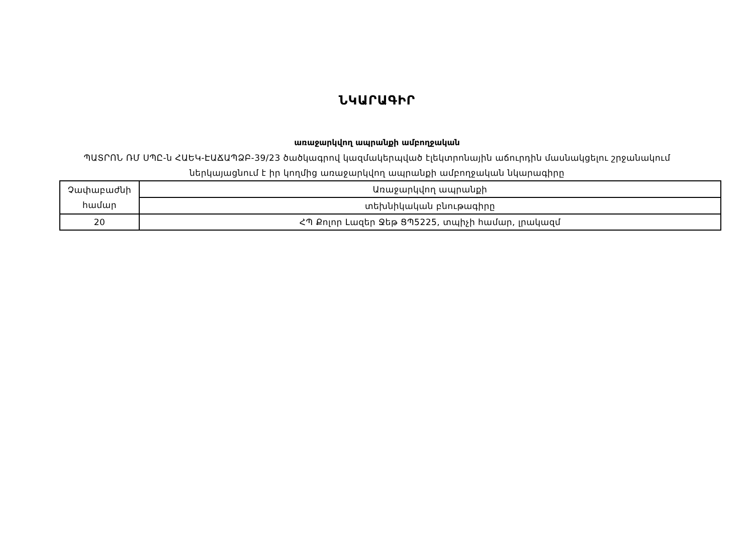ՆԿԱՐԱԳԻՐ
առաջարկվող ապրանքի ամբողջական
ՊԱՏՐՈՆ ՌՄ ՍՊԸ-ն ՀԱԵԿ-ԷԱՃԱՊՁԲ-39/23 ծածկագրով կազմակերպված էլեկտրոնային աճուրդին մասնակցելու շրջանակում
ներկայացնում է իր կողմից առաջարկվող ապրանքի ամբողջական նկարագիրը
| Չափաբաժնի համար | Առաջարկվող ապրանքի |
| | տեխնիկական բնութագիրը |
| 20 | ՀՊ Քոլոր Լազեր Ջեթ ՑՊ5225, տպիչի համար, լրակազմ |